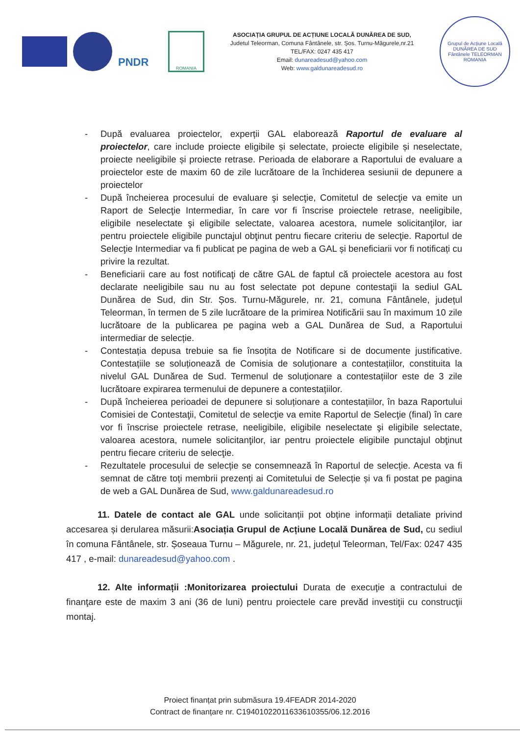PNDR
ROMANIA
ASOCIAȚIA GRUPUL DE ACȚIUNE LOCALĂ DUNĂREA DE SUD,
Judetul Teleorman, Comuna Fântânele, str. Șos. Turnu-Măgurele,nr.21
TEL/FAX: 0247 435 417
Email: dunareadesud@yahoo.com
Web: www.galdunareadesud.ro
Grupul de Acțiune Locală
DUNĂREA DE SUD
Fântânele TELEORMAN ROMANIA
- După evaluarea proiectelor, experții GAL elaborează Raportul de evaluare al proiectelor, care include proiecte eligibile și selectate, proiecte eligibile și neselectate, proiecte neeligibile și proiecte retrase. Perioada de elaborare a Raportului de evaluare a proiectelor este de maxim 60 de zile lucrătoare de la închiderea sesiunii de depunere a proiectelor
- După încheierea procesului de evaluare şi selecţie, Comitetul de selecţie va emite un Raport de Selecţie Intermediar, în care vor fi înscrise proiectele retrase, neeligibile, eligibile neselectate şi eligibile selectate, valoarea acestora, numele solicitanţilor, iar pentru proiectele eligibile punctajul obţinut pentru fiecare criteriu de selecţie. Raportul de Selecţie Intermediar va fi publicat pe pagina de web a GAL și beneficiarii vor fi notificați cu privire la rezultat.
- Beneficiarii care au fost notificaţi de către GAL de faptul că proiectele acestora au fost declarate neeligibile sau nu au fost selectate pot depune contestaţii la sediul GAL Dunărea de Sud, din Str. Șos. Turnu-Măgurele, nr. 21, comuna Fântânele, județul Teleorman, în termen de 5 zile lucrătoare de la primirea Notificării sau în maximum 10 zile lucrătoare de la publicarea pe pagina web a GAL Dunărea de Sud, a Raportului intermediar de selecție.
- Contestația depusa trebuie sa fie însoțita de Notificare si de documente justificative. Contestațiile se soluționează de Comisia de soluționare a contestațiilor, constituita la nivelul GAL Dunărea de Sud. Termenul de soluționare a contestațiilor este de 3 zile lucrătoare expirarea termenului de depunere a contestațiilor.
- După încheierea perioadei de depunere si soluționare a contestațiilor, în baza Raportului Comisiei de Contestaţii, Comitetul de selecţie va emite Raportul de Selecţie (final) în care vor fi înscrise proiectele retrase, neeligibile, eligibile neselectate şi eligibile selectate, valoarea acestora, numele solicitanţilor, iar pentru proiectele eligibile punctajul obţinut pentru fiecare criteriu de selecţie.
- Rezultatele procesului de selecție se consemnează în Raportul de selecție. Acesta va fi semnat de către toți membrii prezenți ai Comitetului de Selecție și va fi postat pe pagina de web a GAL Dunărea de Sud, www.galdunareadesud.ro
11. Datele de contact ale GAL unde solicitanții pot obține informații detaliate privind accesarea și derularea măsurii:Asociația Grupul de Acțiune Locală Dunărea de Sud, cu sediul în comuna Fântânele, str. Șoseaua Turnu – Măgurele, nr. 21, județul Teleorman, Tel/Fax: 0247 435 417 , e-mail: dunareadesud@yahoo.com .
12. Alte informații :Monitorizarea proiectului Durata de execuţie a contractului de finanţare este de maxim 3 ani (36 de luni) pentru proiectele care prevăd investiţii cu construcţii montaj.
Proiect finanțat prin submăsura 19.4FEADR 2014-2020
Contract de finanțare nr. C19401022011633610355/06.12.2016